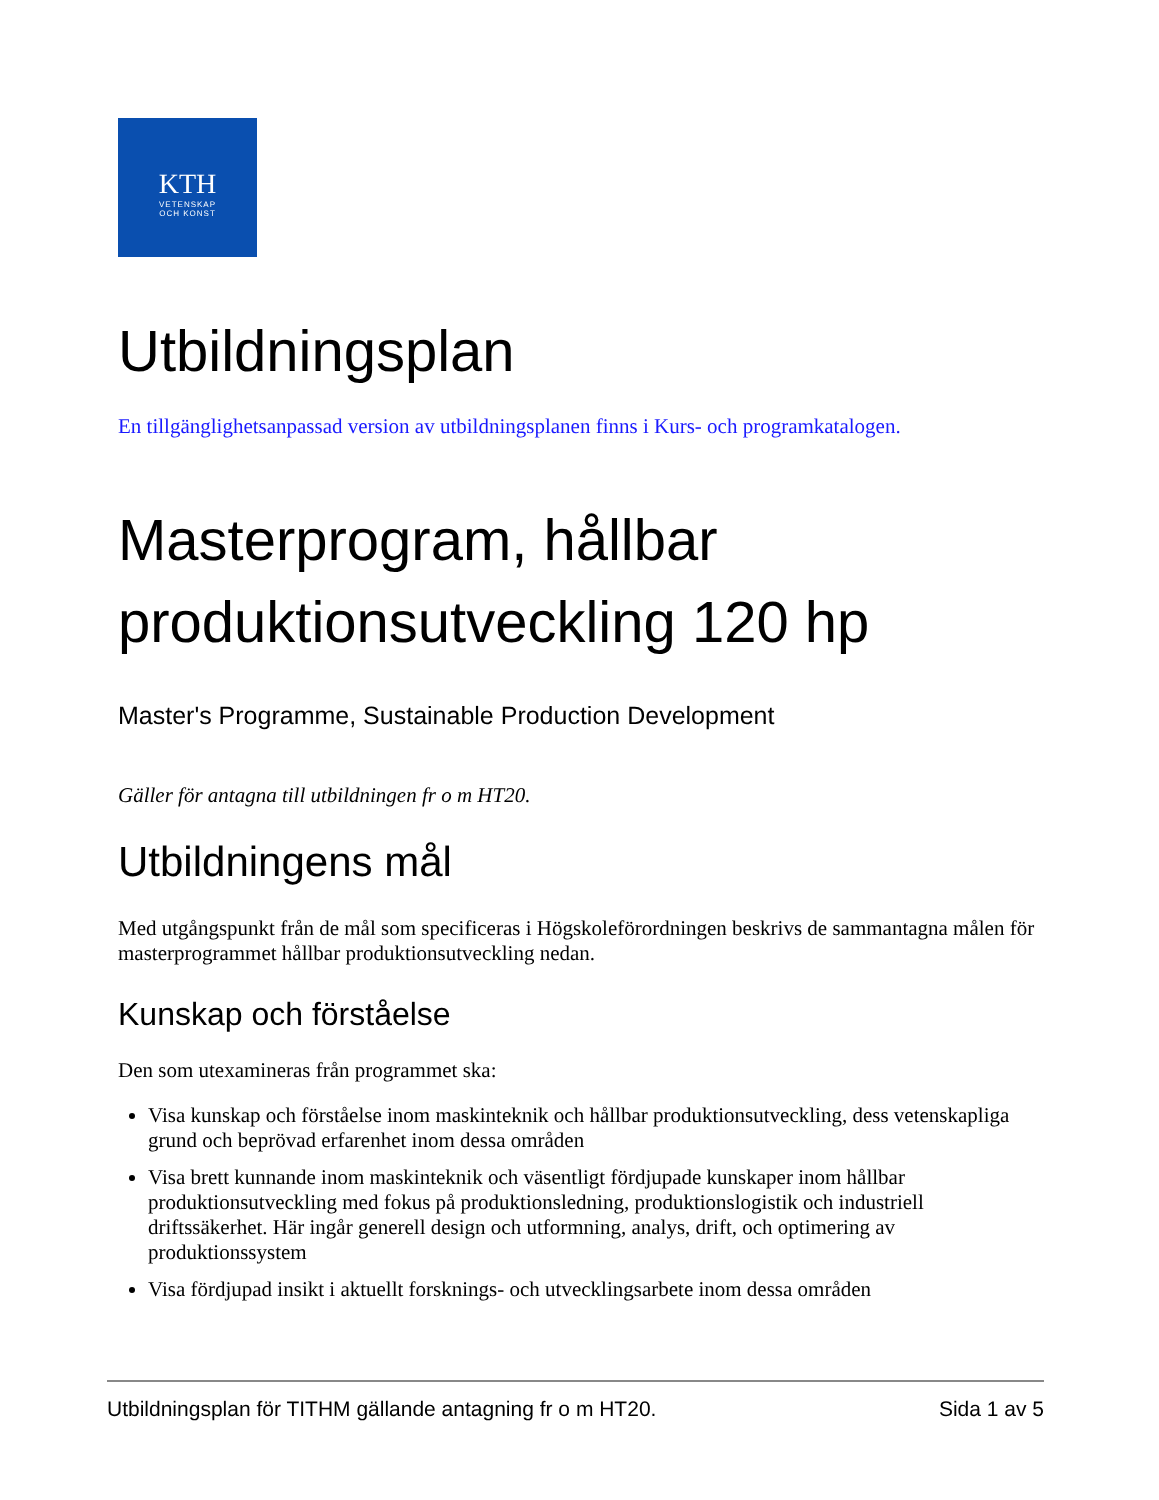KTH
VETENSKAP
OCH KONST
Utbildningsplan
En tillgänglighetsanpassad version av utbildningsplanen finns i Kurs- och programkatalogen.
Masterprogram, hållbar produktionsutveckling 120 hp
Master's Programme, Sustainable Production Development
Gäller för antagna till utbildningen fr o m HT20.
Utbildningens mål
Med utgångspunkt från de mål som specificeras i Högskoleförordningen beskrivs de sammantagna målen för masterprogrammet hållbar produktionsutveckling nedan.
Kunskap och förståelse
Den som utexamineras från programmet ska:
Visa kunskap och förståelse inom maskinteknik och hållbar produktionsutveckling, dess vetenskapliga grund och beprövad erfarenhet inom dessa områden
Visa brett kunnande inom maskinteknik och väsentligt fördjupade kunskaper inom hållbar produktionsutveckling med fokus på produktionsledning, produktionslogistik och industriell driftssäkerhet. Här ingår generell design och utformning, analys, drift, och optimering av produktionssystem
Visa fördjupad insikt i aktuellt forsknings- och utvecklingsarbete inom dessa områden
Utbildningsplan för TITHM gällande antagning fr o m HT20. Sida 1 av 5